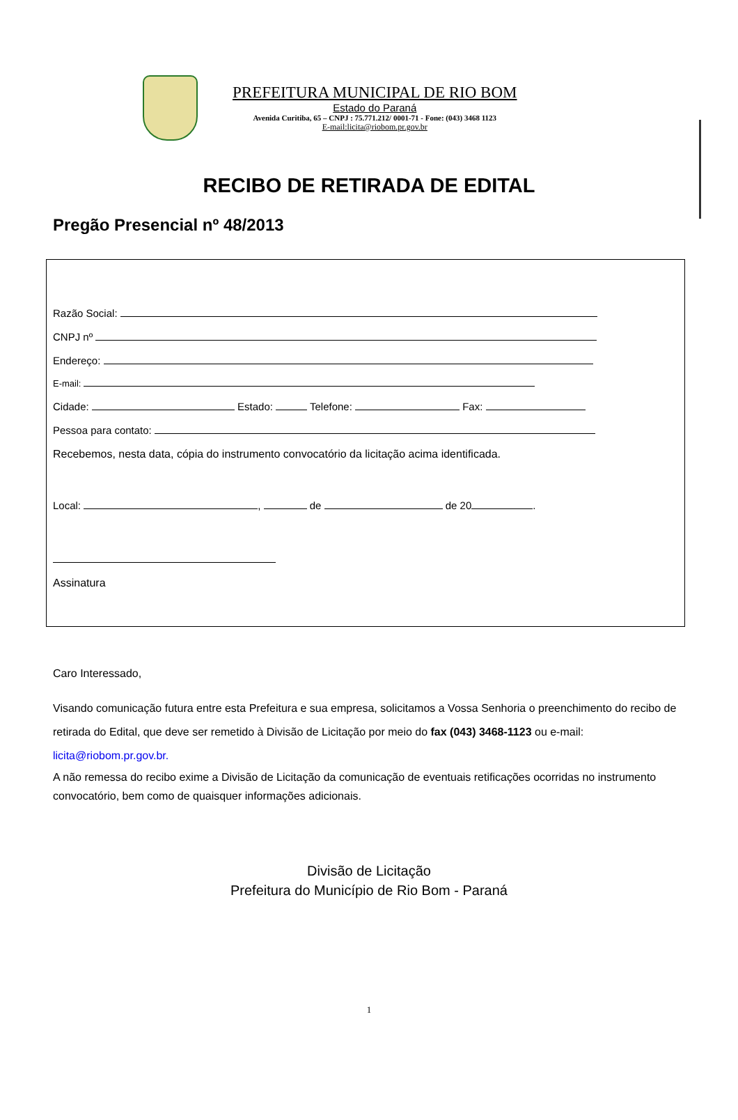PREFEITURA MUNICIPAL DE RIO BOM
Estado do Paraná
Avenida Curitiba, 65 – CNPJ : 75.771.212/ 0001-71 - Fone: (043) 3468 1123
E-mail:licita@riobom.pr.gov.br
RECIBO DE RETIRADA DE EDITAL
Pregão Presencial nº 48/2013
Razão Social:
CNPJ nº
Endereço:
E-mail:
Cidade: Estado: Telefone: Fax:
Pessoa para contato:
Recebemos, nesta data, cópia do instrumento convocatório da licitação acima identificada.
Local: , de de 20 .
Assinatura
Caro Interessado,
Visando comunicação futura entre esta Prefeitura e sua empresa, solicitamos a Vossa Senhoria o preenchimento do recibo de retirada do Edital, que deve ser remetido à Divisão de Licitação por meio do fax (043) 3468-1123 ou e-mail: licita@riobom.pr.gov.br.
A não remessa do recibo exime a Divisão de Licitação da comunicação de eventuais retificações ocorridas no instrumento convocatório, bem como de quaisquer informações adicionais.
Divisão de Licitação
Prefeitura do Município de Rio Bom - Paraná
1